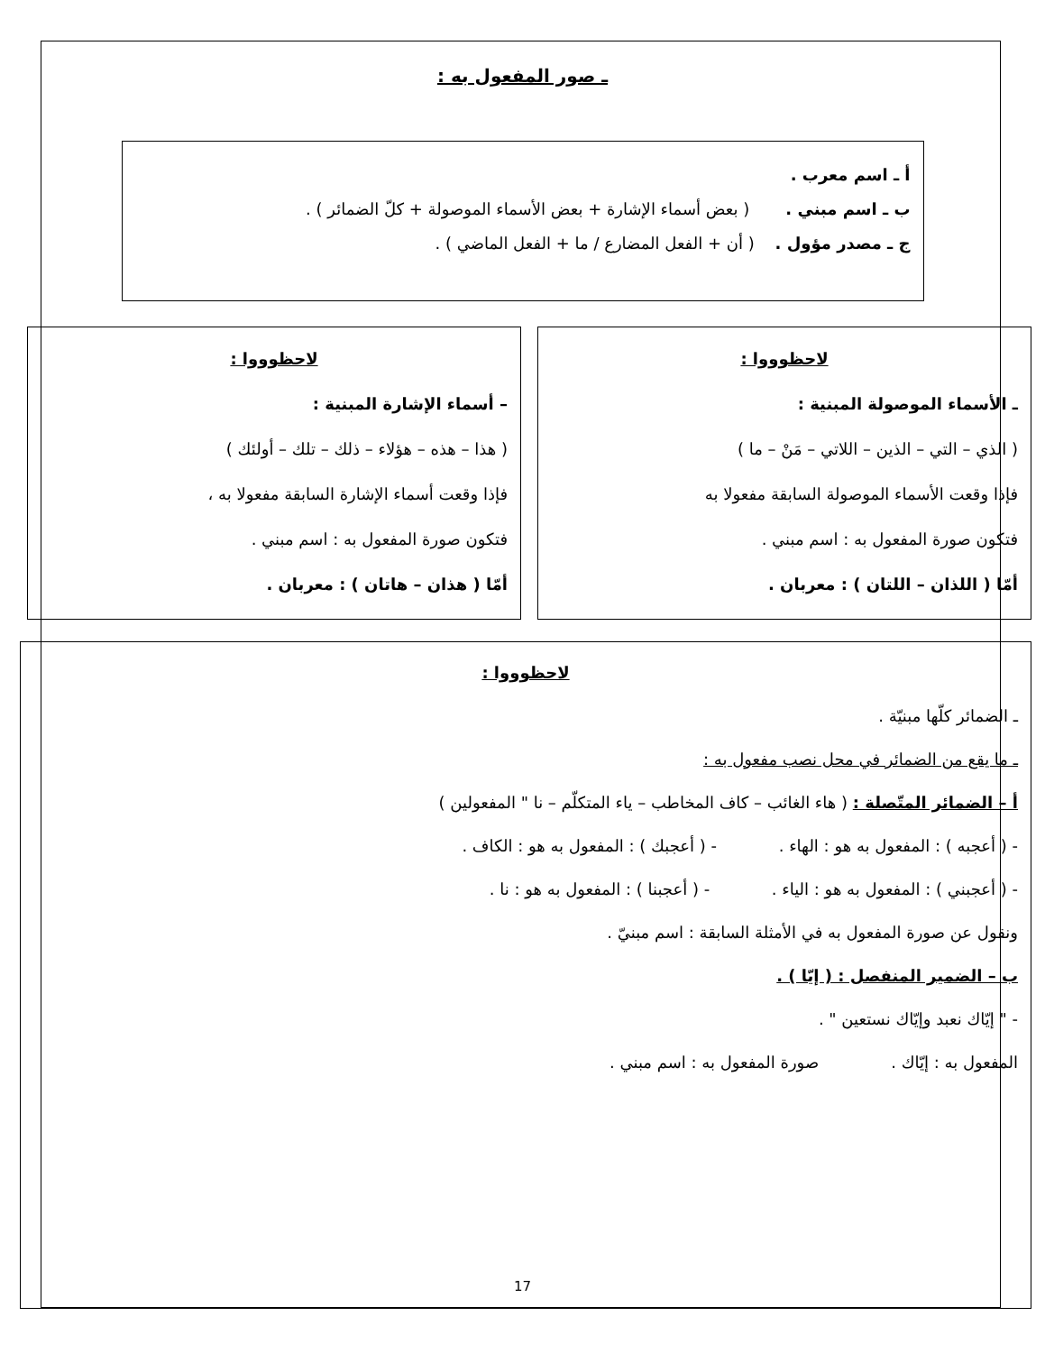ـ صور المفعول به :
أ ـ اسم معرب .
ب ـ اسم مبني . ( بعض أسماء الإشارة + بعض الأسماء الموصولة + كلّ الضمائر ) .
ج ـ مصدر مؤول . ( أن + الفعل المضارع / ما + الفعل الماضي ) .
لاحظوووا :
ـ الأسماء الموصولة المبنية :
( الذي – التي – الذين – اللاتي – مَنْ – ما )
فإذا وقعت الأسماء الموصولة السابقة مفعولا به
فتكون صورة المفعول به : اسم مبني .
أمّا ( اللذان – اللتان ) : معربان .
لاحظوووا :
– أسماء الإشارة المبنية :
( هذا – هذه – هؤلاء – ذلك – تلك – أولئك )
فإذا وقعت أسماء الإشارة السابقة مفعولا به ،
فتكون صورة المفعول به : اسم مبني .
أمّا ( هذان – هاتان ) : معربان .
لاحظوووا :
ـ الضمائر كلّها مبنيّة .
ـ ما يقع من الضمائر في محل نصب مفعول به :
أ – الضمائر المتّصلة : ( هاء الغائب – كاف المخاطب – ياء المتكلّم – نا " المفعولين )
- ( أعجبه ) : المفعول به هو : الهاء . - ( أعجبك ) : المفعول به هو : الكاف .
- ( أعجبني ) : المفعول به هو : الياء . - ( أعجبنا ) : المفعول به هو : نا .
ونقول عن صورة المفعول به في الأمثلة السابقة : اسم مبنيّ .
ب – الضمير المنفصل : ( إيّا ) .
- " إيّاك نعبد وإيّاك نستعين " .
المفعول به : إيّاك . صورة المفعول به : اسم مبني .
17